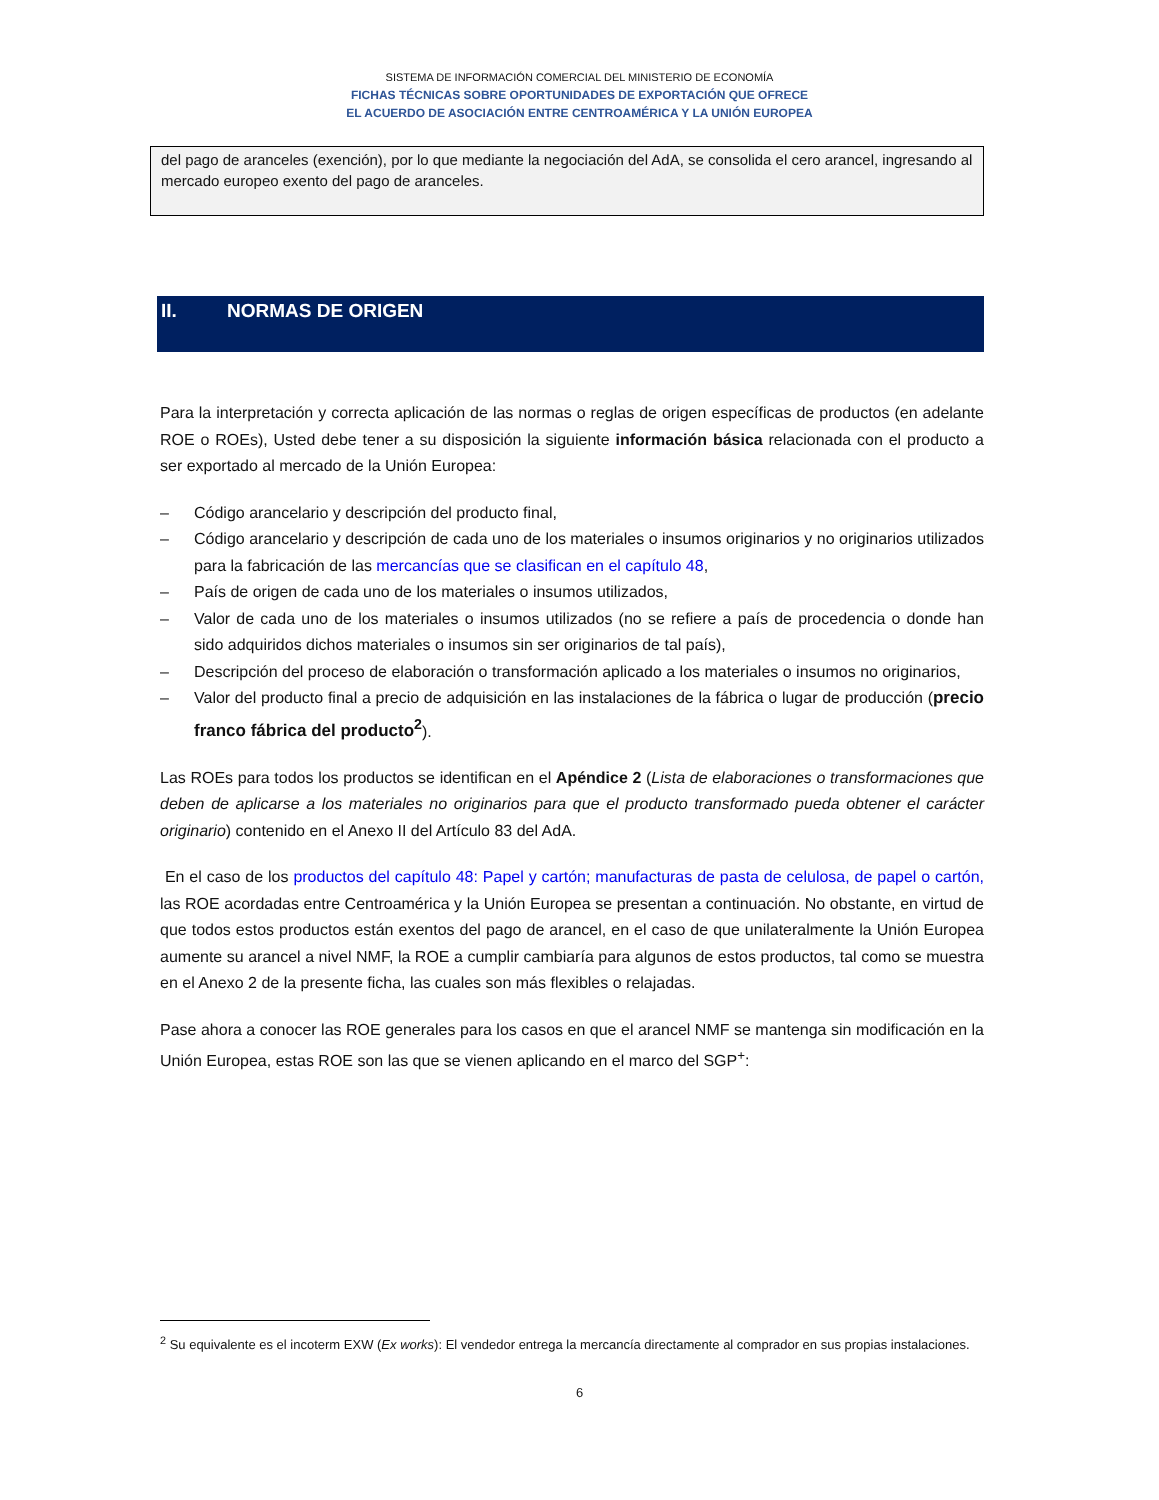SISTEMA DE INFORMACIÓN COMERCIAL DEL MINISTERIO DE ECONOMÍA
FICHAS TÉCNICAS SOBRE OPORTUNIDADES DE EXPORTACIÓN QUE OFRECE
EL ACUERDO DE ASOCIACIÓN ENTRE CENTROAMÉRICA Y LA UNIÓN EUROPEA
del pago de aranceles (exención), por lo que mediante la negociación del AdA, se consolida el cero arancel, ingresando al mercado europeo exento del pago de aranceles.
II. NORMAS DE ORIGEN
Para la interpretación y correcta aplicación de las normas o reglas de origen específicas de productos (en adelante ROE o ROEs), Usted debe tener a su disposición la siguiente información básica relacionada con el producto a ser exportado al mercado de la Unión Europea:
– Código arancelario y descripción del producto final,
– Código arancelario y descripción de cada uno de los materiales o insumos originarios y no originarios utilizados para la fabricación de las mercancías que se clasifican en el capítulo 48,
– País de origen de cada uno de los materiales o insumos utilizados,
– Valor de cada uno de los materiales o insumos utilizados (no se refiere a país de procedencia o donde han sido adquiridos dichos materiales o insumos sin ser originarios de tal país),
– Descripción del proceso de elaboración o transformación aplicado a los materiales o insumos no originarios,
– Valor del producto final a precio de adquisición en las instalaciones de la fábrica o lugar de producción (precio franco fábrica del producto<sup>2</sup>).
Las ROEs para todos los productos se identifican en el Apéndice 2 (Lista de elaboraciones o transformaciones que deben de aplicarse a los materiales no originarios para que el producto transformado pueda obtener el carácter originario) contenido en el Anexo II del Artículo 83 del AdA.
En el caso de los productos del capítulo 48: Papel y cartón; manufacturas de pasta de celulosa, de papel o cartón, las ROE acordadas entre Centroamérica y la Unión Europea se presentan a continuación. No obstante, en virtud de que todos estos productos están exentos del pago de arancel, en el caso de que unilateralmente la Unión Europea aumente su arancel a nivel NMF, la ROE a cumplir cambiaría para algunos de estos productos, tal como se muestra en el Anexo 2 de la presente ficha, las cuales son más flexibles o relajadas.
Pase ahora a conocer las ROE generales para los casos en que el arancel NMF se mantenga sin modificación en la Unión Europea, estas ROE son las que se vienen aplicando en el marco del SGP<sup>+</sup>:
<sup>2</sup> Su equivalente es el incoterm EXW (Ex works): El vendedor entrega la mercancía directamente al comprador en sus propias instalaciones.
6